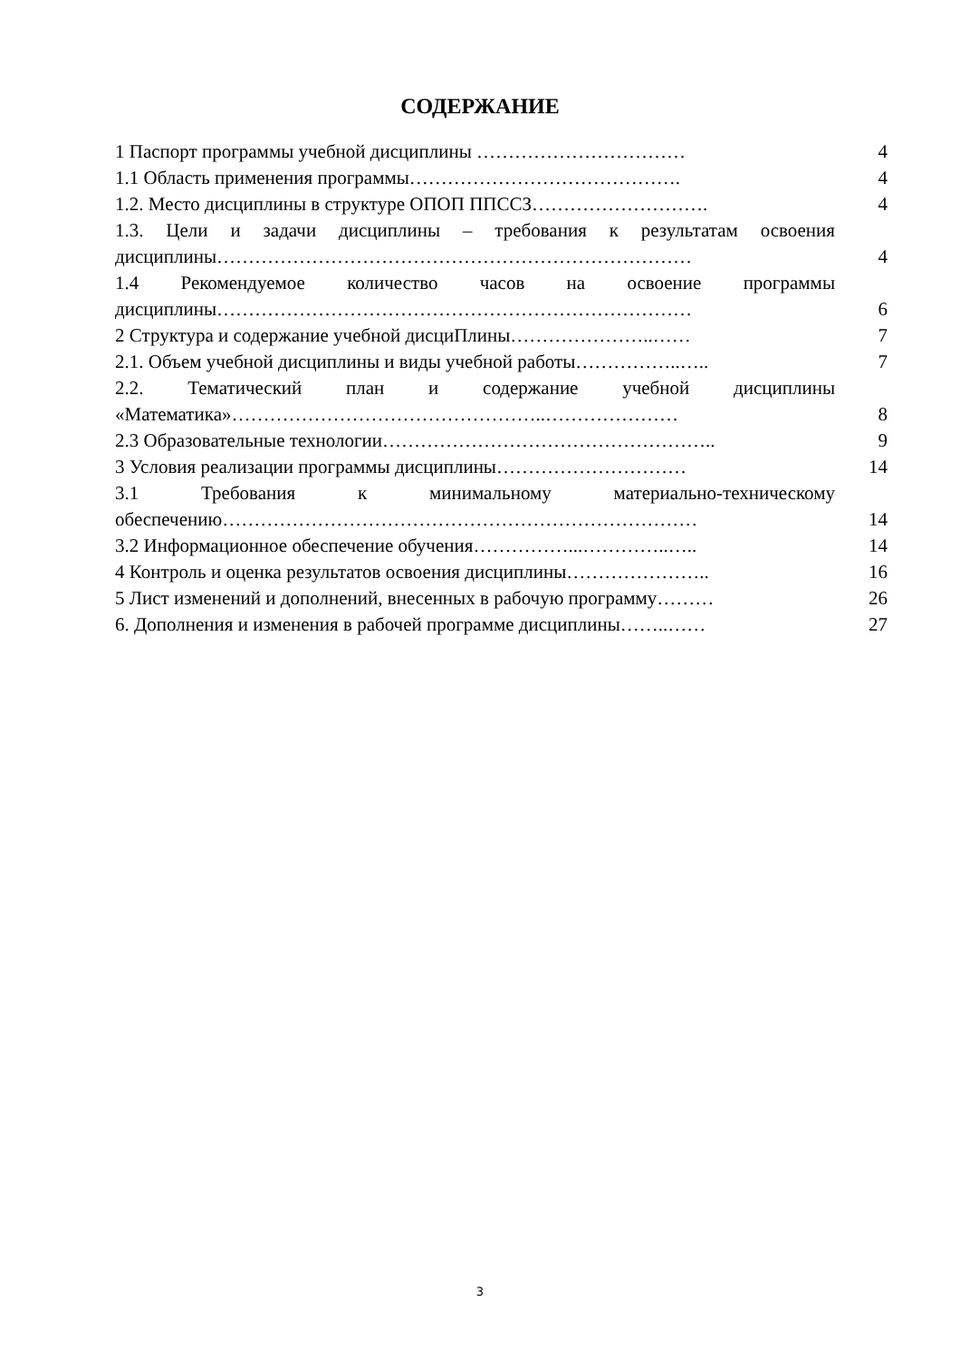СОДЕРЖАНИЕ
| 1 Паспорт программы учебной дисциплины …………………………… | 4 |
| 1.1 Область применения программы……………………………………. | 4 |
| 1.2. Место дисциплины в структуре ОПОП ППССЗ………………………. | 4 |
| 1.3. Цели и задачи дисциплины – требования к результатам освоения дисциплины………………………………………………………………… | 4 |
| 1.4 Рекомендуемое количество часов на освоение программы дисциплины………………………………………………………………… | 6 |
| 2 Структура и содержание учебной дисциПлины…………………..…… | 7 |
| 2.1. Объем учебной дисциплины и виды учебной работы……………..….. | 7 |
| 2.2. Тематический план и содержание учебной дисциплины «Математика»…………………………………………..………………… | 8 |
| 2.3 Образовательные технологии…………………………………………….. | 9 |
| 3 Условия реализации программы дисциплины………………………… | 14 |
| 3.1 Требования к минимальному материально-техническому обеспечению………………………………………………………………… | 14 |
| 3.2 Информационное обеспечение обучения……………...…………..….. | 14 |
| 4 Контроль и оценка результатов освоения дисциплины………………….. | 16 |
| 5 Лист изменений и дополнений, внесенных в рабочую программу……… | 26 |
| 6. Дополнения и изменения в рабочей программе дисциплины……..…… | 27 |
3